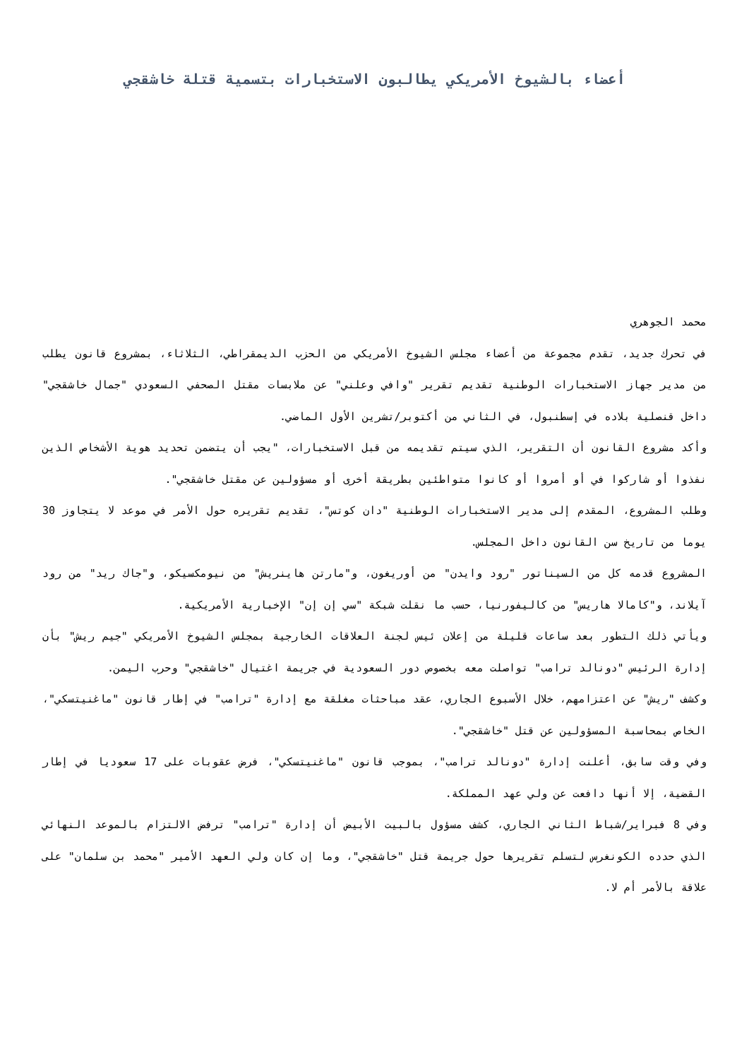أعضاء بالشيوخ الأمريكي يطالبون الاستخبارات بتسمية قتلة خاشقجي
محمد الجوهري
في تحرك جديد، تقدم مجموعة من أعضاء مجلس الشيوخ الأمريكي من الحزب الديمقراطي، الثلاثاء، بمشروع قانون يطلب من مدير جهاز الاستخبارات الوطنية تقديم تقرير "وافي وعلني" عن ملابسات مقتل الصحفي السعودي "جمال خاشقجي" داخل قنصلية بلاده في إسطنبول، في الثاني من أكتوبر/تشرين الأول الماضي.
وأكد مشروع القانون أن التقرير، الذي سيتم تقديمه من قبل الاستخبارات، "يجب أن يتضمن تحديد هوية الأشخاص الذين نفذوا أو شاركوا في أو أمروا أو كانوا متواطئين بطريقة أخرى أو مسؤولين عن مقتل خاشقجي".
وطلب المشروع، المقدم إلى مدير الاستخبارات الوطنية "دان كوتس"، تقديم تقريره حول الأمر في موعد لا يتجاوز 30 يوما من تاريخ سن القانون داخل المجلس.
المشروع قدمه كل من السيناتور "رود وايدن" من أوريغون، و"مارتن هاينريش" من نيومكسيكو، و"جاك ريد" من رود آيلاند، و"كامالا هاريس" من كاليفورنيا، حسب ما نقلت شبكة "سي إن إن" الإخبارية الأمريكية.
ويأتي ذلك التطور بعد ساعات قليلة من إعلان ئيس لجنة العلاقات الخارجية بمجلس الشيوخ الأمريكي "جيم ريش" بأن إدارة الرئيس "دونالد ترامب" تواصلت معه بخصوص دور السعودية في جريمة اغتيال "خاشقجي" وحرب اليمن.
وكشف "ريش" عن اعتزامهم، خلال الأسبوع الجاري، عقد مباحثات مغلقة مع إدارة "ترامب" في إطار قانون "ماغنيتسكي"، الخاص بمحاسبة المسؤولين عن قتل "خاشقجي".
وفي وقت سابق، أعلنت إدارة "دونالد ترامب"، بموجب قانون "ماغنيتسكي"، فرض عقوبات على 17 سعوديا في إطار القضية، إلا أنها دافعت عن ولي عهد المملكة.
وفي 8 فبراير/شباط الثاني الجاري، كشف مسؤول بالبيت الأبيض أن إدارة "ترامب" ترفض الالتزام بالموعد النهائي الذي حدده الكونغرس لتسلم تقريرها حول جريمة قتل "خاشقجي"، وما إن كان ولي العهد الأمير "محمد بن سلمان" على علاقة بالأمر أم لا.